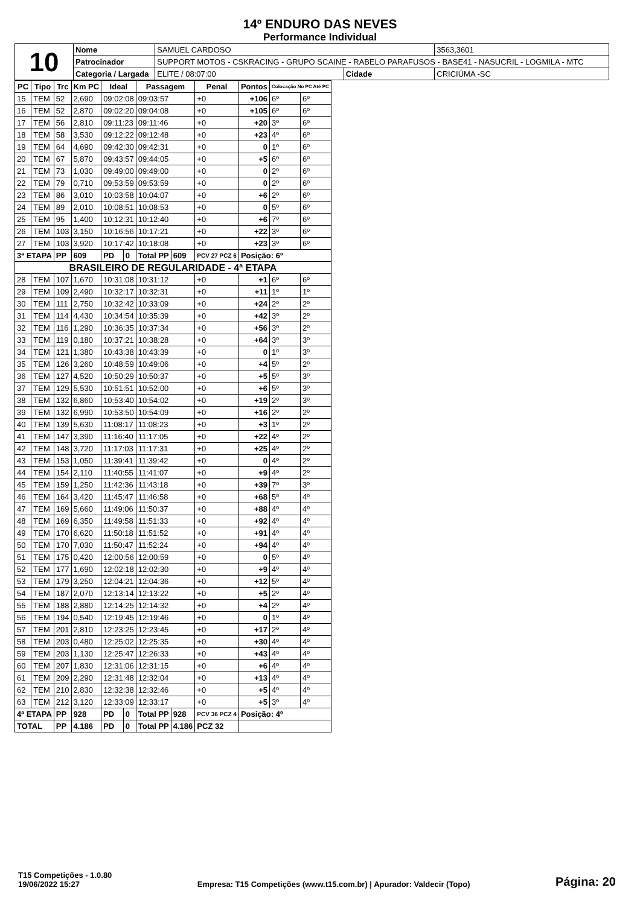14º ENDURO DAS NEVES
Performance Individual
| 10 | Nome | SAMUEL CARDOSO | | 3563,3601 |
| | Patrocinador | SUPPORT MOTOS - CSKRACING - GRUPO SCAINE - RABELO PARAFUSOS - BASE41 - NASUCRIL - LOGMILA - MTC | | |
| | Categoria / Largada | ELITE / 08:07:00 | Cidade | CRICIÚMA -SC |
| PC | Tipo | Trc | Km PC | Ideal | | Passagem | | Penal | Pontos | Colocação No PC Até PC | |
| --- | --- | --- | --- | --- | --- | --- | --- | --- | --- | --- | --- |
| 15 | TEM | 52 | 2,690 | 09:02:08 | | 09:03:57 | | +0 | +106 | 6º | 6º |
| 16 | TEM | 52 | 2,870 | 09:02:20 | | 09:04:08 | | +0 | +105 | 6º | 6º |
| 17 | TEM | 56 | 2,810 | 09:11:23 | | 09:11:46 | | +0 | +20 | 3º | 6º |
| 18 | TEM | 58 | 3,530 | 09:12:22 | | 09:12:48 | | +0 | +23 | 4º | 6º |
| 19 | TEM | 64 | 4,690 | 09:42:30 | | 09:42:31 | | +0 | 0 | 1º | 6º |
| 20 | TEM | 67 | 5,870 | 09:43:57 | | 09:44:05 | | +0 | +5 | 6º | 6º |
| 21 | TEM | 73 | 1,030 | 09:49:00 | | 09:49:00 | | +0 | 0 | 2º | 6º |
| 22 | TEM | 79 | 0,710 | 09:53:59 | | 09:53:59 | | +0 | 0 | 2º | 6º |
| 23 | TEM | 86 | 3,010 | 10:03:58 | | 10:04:07 | | +0 | +6 | 2º | 6º |
| 24 | TEM | 89 | 2,010 | 10:08:51 | | 10:08:53 | | +0 | 0 | 5º | 6º |
| 25 | TEM | 95 | 1,400 | 10:12:31 | | 10:12:40 | | +0 | +6 | 7º | 6º |
| 26 | TEM | 103 | 3,150 | 10:16:56 | | 10:17:21 | | +0 | +22 | 3º | 6º |
| 27 | TEM | 103 | 3,920 | 10:17:42 | | 10:18:08 | | +0 | +23 | 3º | 6º |
| 3ª ETAPA | | PP | 609 | PD | 0 | Total PP | 609 | PCV 27 PCZ 6 | Posição: 6º | | |
| BRASILEIRO DE REGULARIDADE - 4ª ETAPA | | | | | | | | | | | |
| 28 | TEM | 107 | 1,670 | 10:31:08 | | 10:31:12 | | +0 | +1 | 6º | 6º |
| 29 | TEM | 109 | 2,490 | 10:32:17 | | 10:32:31 | | +0 | +11 | 1º | 1º |
| 30 | TEM | 111 | 2,750 | 10:32:42 | | 10:33:09 | | +0 | +24 | 2º | 2º |
| 31 | TEM | 114 | 4,430 | 10:34:54 | | 10:35:39 | | +0 | +42 | 3º | 2º |
| 32 | TEM | 116 | 1,290 | 10:36:35 | | 10:37:34 | | +0 | +56 | 3º | 2º |
| 33 | TEM | 119 | 0,180 | 10:37:21 | | 10:38:28 | | +0 | +64 | 3º | 3º |
| 34 | TEM | 121 | 1,380 | 10:43:38 | | 10:43:39 | | +0 | 0 | 1º | 3º |
| 35 | TEM | 126 | 3,260 | 10:48:59 | | 10:49:06 | | +0 | +4 | 5º | 2º |
| 36 | TEM | 127 | 4,520 | 10:50:29 | | 10:50:37 | | +0 | +5 | 5º | 3º |
| 37 | TEM | 129 | 5,530 | 10:51:51 | | 10:52:00 | | +0 | +6 | 5º | 3º |
| 38 | TEM | 132 | 6,860 | 10:53:40 | | 10:54:02 | | +0 | +19 | 2º | 3º |
| 39 | TEM | 132 | 6,990 | 10:53:50 | | 10:54:09 | | +0 | +16 | 2º | 2º |
| 40 | TEM | 139 | 5,630 | 11:08:17 | | 11:08:23 | | +0 | +3 | 1º | 2º |
| 41 | TEM | 147 | 3,390 | 11:16:40 | | 11:17:05 | | +0 | +22 | 4º | 2º |
| 42 | TEM | 148 | 3,720 | 11:17:03 | | 11:17:31 | | +0 | +25 | 4º | 2º |
| 43 | TEM | 153 | 1,050 | 11:39:41 | | 11:39:42 | | +0 | 0 | 4º | 2º |
| 44 | TEM | 154 | 2,110 | 11:40:55 | | 11:41:07 | | +0 | +9 | 4º | 2º |
| 45 | TEM | 159 | 1,250 | 11:42:36 | | 11:43:18 | | +0 | +39 | 7º | 3º |
| 46 | TEM | 164 | 3,420 | 11:45:47 | | 11:46:58 | | +0 | +68 | 5º | 4º |
| 47 | TEM | 169 | 5,660 | 11:49:06 | | 11:50:37 | | +0 | +88 | 4º | 4º |
| 48 | TEM | 169 | 6,350 | 11:49:58 | | 11:51:33 | | +0 | +92 | 4º | 4º |
| 49 | TEM | 170 | 6,620 | 11:50:18 | | 11:51:52 | | +0 | +91 | 4º | 4º |
| 50 | TEM | 170 | 7,030 | 11:50:47 | | 11:52:24 | | +0 | +94 | 4º | 4º |
| 51 | TEM | 175 | 0,420 | 12:00:56 | | 12:00:59 | | +0 | 0 | 5º | 4º |
| 52 | TEM | 177 | 1,690 | 12:02:18 | | 12:02:30 | | +0 | +9 | 4º | 4º |
| 53 | TEM | 179 | 3,250 | 12:04:21 | | 12:04:36 | | +0 | +12 | 5º | 4º |
| 54 | TEM | 187 | 2,070 | 12:13:14 | | 12:13:22 | | +0 | +5 | 2º | 4º |
| 55 | TEM | 188 | 2,880 | 12:14:25 | | 12:14:32 | | +0 | +4 | 2º | 4º |
| 56 | TEM | 194 | 0,540 | 12:19:45 | | 12:19:46 | | +0 | 0 | 1º | 4º |
| 57 | TEM | 201 | 2,810 | 12:23:25 | | 12:23:45 | | +0 | +17 | 2º | 4º |
| 58 | TEM | 203 | 0,480 | 12:25:02 | | 12:25:35 | | +0 | +30 | 4º | 4º |
| 59 | TEM | 203 | 1,130 | 12:25:47 | | 12:26:33 | | +0 | +43 | 4º | 4º |
| 60 | TEM | 207 | 1,830 | 12:31:06 | | 12:31:15 | | +0 | +6 | 4º | 4º |
| 61 | TEM | 209 | 2,290 | 12:31:48 | | 12:32:04 | | +0 | +13 | 4º | 4º |
| 62 | TEM | 210 | 2,830 | 12:32:38 | | 12:32:46 | | +0 | +5 | 4º | 4º |
| 63 | TEM | 212 | 3,120 | 12:33:09 | | 12:33:17 | | +0 | +5 | 3º | 4º |
| 4ª ETAPA | | PP | 928 | PD | 0 | Total PP | 928 | PCV 36 PCZ 4 | Posição: 4º | | |
| TOTAL | | PP | 4.186 | PD | 0 | Total PP | 4.186 | PCZ 32 | | | |
T15 Competições - 1.0.80
19/06/2022 15:27
Empresa: T15 Competições (www.t15.com.br) | Apurador: Valdecir (Topo)
Página: 20